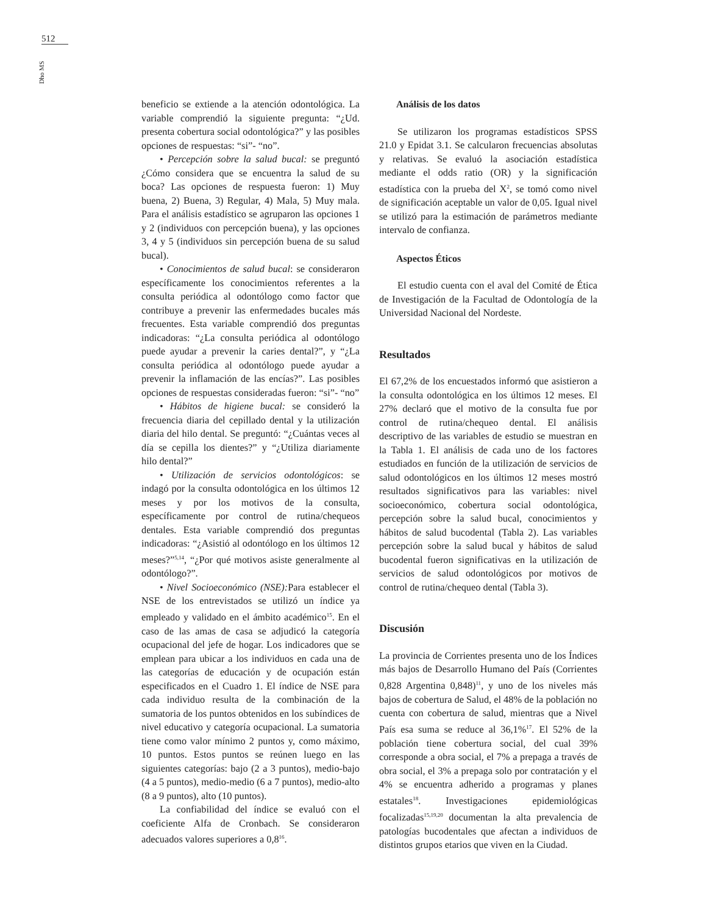512
Dho MS
beneficio se extiende a la atención odontológica. La variable comprendió la siguiente pregunta: “¿Ud. presenta cobertura social odontológica?” y las posibles opciones de respuestas: “si”- “no”.
• Percepción sobre la salud bucal: se preguntó ¿Cómo considera que se encuentra la salud de su boca? Las opciones de respuesta fueron: 1) Muy buena, 2) Buena, 3) Regular, 4) Mala, 5) Muy mala. Para el análisis estadístico se agruparon las opciones 1 y 2 (individuos con percepción buena), y las opciones 3, 4 y 5 (individuos sin percepción buena de su salud bucal).
• Conocimientos de salud bucal: se consideraron específicamente los conocimientos referentes a la consulta periódica al odontólogo como factor que contribuye a prevenir las enfermedades bucales más frecuentes. Esta variable comprendió dos preguntas indicadoras: “¿La consulta periódica al odontólogo puede ayudar a prevenir la caries dental?”, y “¿La consulta periódica al odontólogo puede ayudar a prevenir la inflamación de las encías?”. Las posibles opciones de respuestas consideradas fueron: “si”- “no”
• Hábitos de higiene bucal: se consideró la frecuencia diaria del cepillado dental y la utilización diaria del hilo dental. Se preguntó: “¿Cuántas veces al día se cepilla los dientes?” y “¿Utiliza diariamente hilo dental?”
• Utilización de servicios odontológicos: se indagó por la consulta odontológica en los últimos 12 meses y por los motivos de la consulta, específicamente por control de rutina/chequeos dentales. Esta variable comprendió dos preguntas indicadoras: “¿Asistió al odontólogo en los últimos 12 meses?”<sup>5,14</sup>, “¿Por qué motivos asiste generalmente al odontólogo?”.
• Nivel Socioeconómico (NSE): Para establecer el NSE de los entrevistados se utilizó un índice ya empleado y validado en el ámbito académico<sup>15</sup>. En el caso de las amas de casa se adjudicó la categoría ocupacional del jefe de hogar. Los indicadores que se emplean para ubicar a los individuos en cada una de las categorías de educación y de ocupación están especificados en el Cuadro 1. El índice de NSE para cada individuo resulta de la combinación de la sumatoria de los puntos obtenidos en los subíndices de nivel educativo y categoría ocupacional. La sumatoria tiene como valor mínimo 2 puntos y, como máximo, 10 puntos. Estos puntos se reúnen luego en las siguientes categorías: bajo (2 a 3 puntos), medio-bajo (4 a 5 puntos), medio-medio (6 a 7 puntos), medio-alto (8 a 9 puntos), alto (10 puntos).
La confiabilidad del índice se evaluó con el coeficiente Alfa de Cronbach. Se consideraron adecuados valores superiores a 0,8<sup>16</sup>.
Análisis de los datos
Se utilizaron los programas estadísticos SPSS 21.0 y Epidat 3.1. Se calcularon frecuencias absolutas y relativas. Se evaluó la asociación estadística mediante el odds ratio (OR) y la significación estadística con la prueba del X<sup>2</sup>, se tomó como nivel de significación aceptable un valor de 0,05. Igual nivel se utilizó para la estimación de parámetros mediante intervalo de confianza.
Aspectos Éticos
El estudio cuenta con el aval del Comité de Ética de Investigación de la Facultad de Odontología de la Universidad Nacional del Nordeste.
Resultados
El 67,2% de los encuestados informó que asistieron a la consulta odontológica en los últimos 12 meses. El 27% declaró que el motivo de la consulta fue por control de rutina/chequeo dental. El análisis descriptivo de las variables de estudio se muestran en la Tabla 1. El análisis de cada uno de los factores estudiados en función de la utilización de servicios de salud odontológicos en los últimos 12 meses mostró resultados significativos para las variables: nivel socioeconómico, cobertura social odontológica, percepción sobre la salud bucal, conocimientos y hábitos de salud bucodental (Tabla 2). Las variables percepción sobre la salud bucal y hábitos de salud bucodental fueron significativas en la utilización de servicios de salud odontológicos por motivos de control de rutina/chequeo dental (Tabla 3).
Discusión
La provincia de Corrientes presenta uno de los Índices más bajos de Desarrollo Humano del País (Corrientes 0,828 Argentina 0,848)<sup>11</sup>, y uno de los niveles más bajos de cobertura de Salud, el 48% de la población no cuenta con cobertura de salud, mientras que a Nivel País esa suma se reduce al 36,1%<sup>17</sup>. El 52% de la población tiene cobertura social, del cual 39% corresponde a obra social, el 7% a prepaga a través de obra social, el 3% a prepaga solo por contratación y el 4% se encuentra adherido a programas y planes estatales<sup>18</sup>. Investigaciones epidemiológicas focalizadas<sup>15,19,20</sup> documentan la alta prevalencia de patologías bucodentales que afectan a individuos de distintos grupos etarios que viven en la Ciudad.